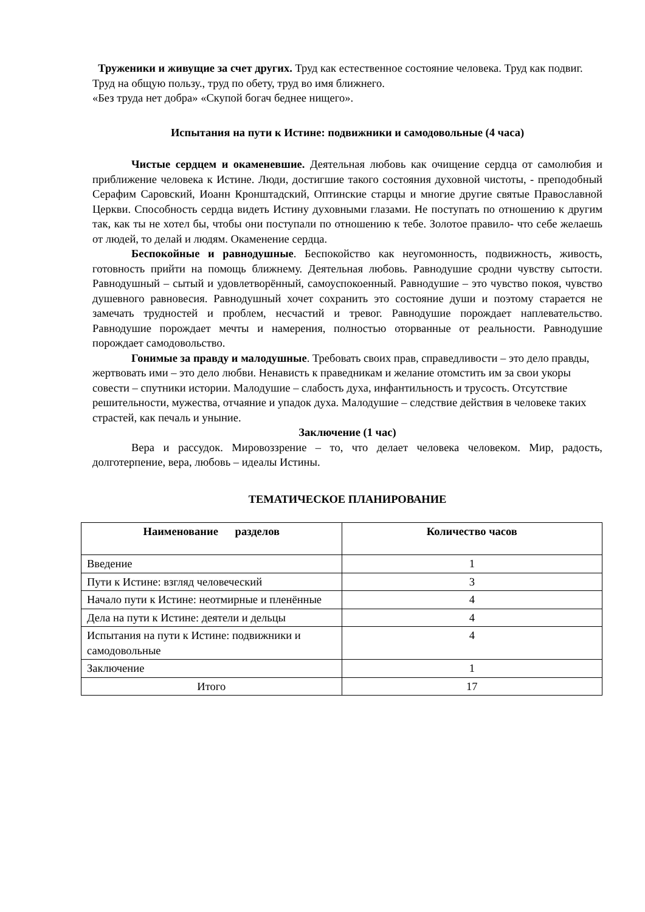Труженики и живущие за счет других. Труд как естественное состояние человека. Труд как подвиг. Труд на общую пользу., труд по обету, труд во имя ближнего.
«Без труда нет добра» «Скупой богач беднее нищего».
Испытания на пути к Истине: подвижники и самодовольные (4 часа)
Чистые сердцем и окаменевшие. Деятельная любовь как очищение сердца от самолюбия и приближение человека к Истине. Люди, достигшие такого состояния духовной чистоты, - преподобный Серафим Саровский, Иоанн Кронштадский, Оптинские старцы и многие другие святые Православной Церкви. Способность сердца видеть Истину духовными глазами. Не поступать по отношению к другим так, как ты не хотел бы, чтобы они поступали по отношению к тебе. Золотое правило- что себе желаешь от людей, то делай и людям. Окаменение сердца.
Беспокойные и равнодушные. Беспокойство как неугомонность, подвижность, живость, готовность прийти на помощь ближнему. Деятельная любовь. Равнодушие сродни чувству сытости. Равнодушный – сытый и удовлетворённый, самоуспокоенный. Равнодушие – это чувство покоя, чувство душевного равновесия. Равнодушный хочет сохранить это состояние души и поэтому старается не замечать трудностей и проблем, несчастий и тревог. Равнодушие порождает наплевательство. Равнодушие порождает мечты и намерения, полностью оторванные от реальности. Равнодушие порождает самодовольство.
Гонимые за правду и малодушные. Требовать своих прав, справедливости – это дело правды, жертвовать ими – это дело любви. Ненависть к праведникам и желание отомстить им за свои укоры совести – спутники истории. Малодушие – слабость духа, инфантильность и трусость. Отсутствие решительности, мужества, отчаяние и упадок духа. Малодушие – следствие действия в человеке таких страстей, как печаль и уныние.
Заключение (1 час)
Вера и рассудок. Мировоззрение – то, что делает человека человеком. Мир, радость, долготерпение, вера, любовь – идеалы Истины.
ТЕМАТИЧЕСКОЕ ПЛАНИРОВАНИЕ
| Наименование разделов | Количество часов |
| --- | --- |
| Введение | 1 |
| Пути к Истине: взгляд человеческий | 3 |
| Начало пути к Истине: неотмирные и пленённые | 4 |
| Дела на пути к Истине: деятели и дельцы | 4 |
| Испытания на пути к Истине: подвижники и самодовольные | 4 |
| Заключение | 1 |
| Итого | 17 |